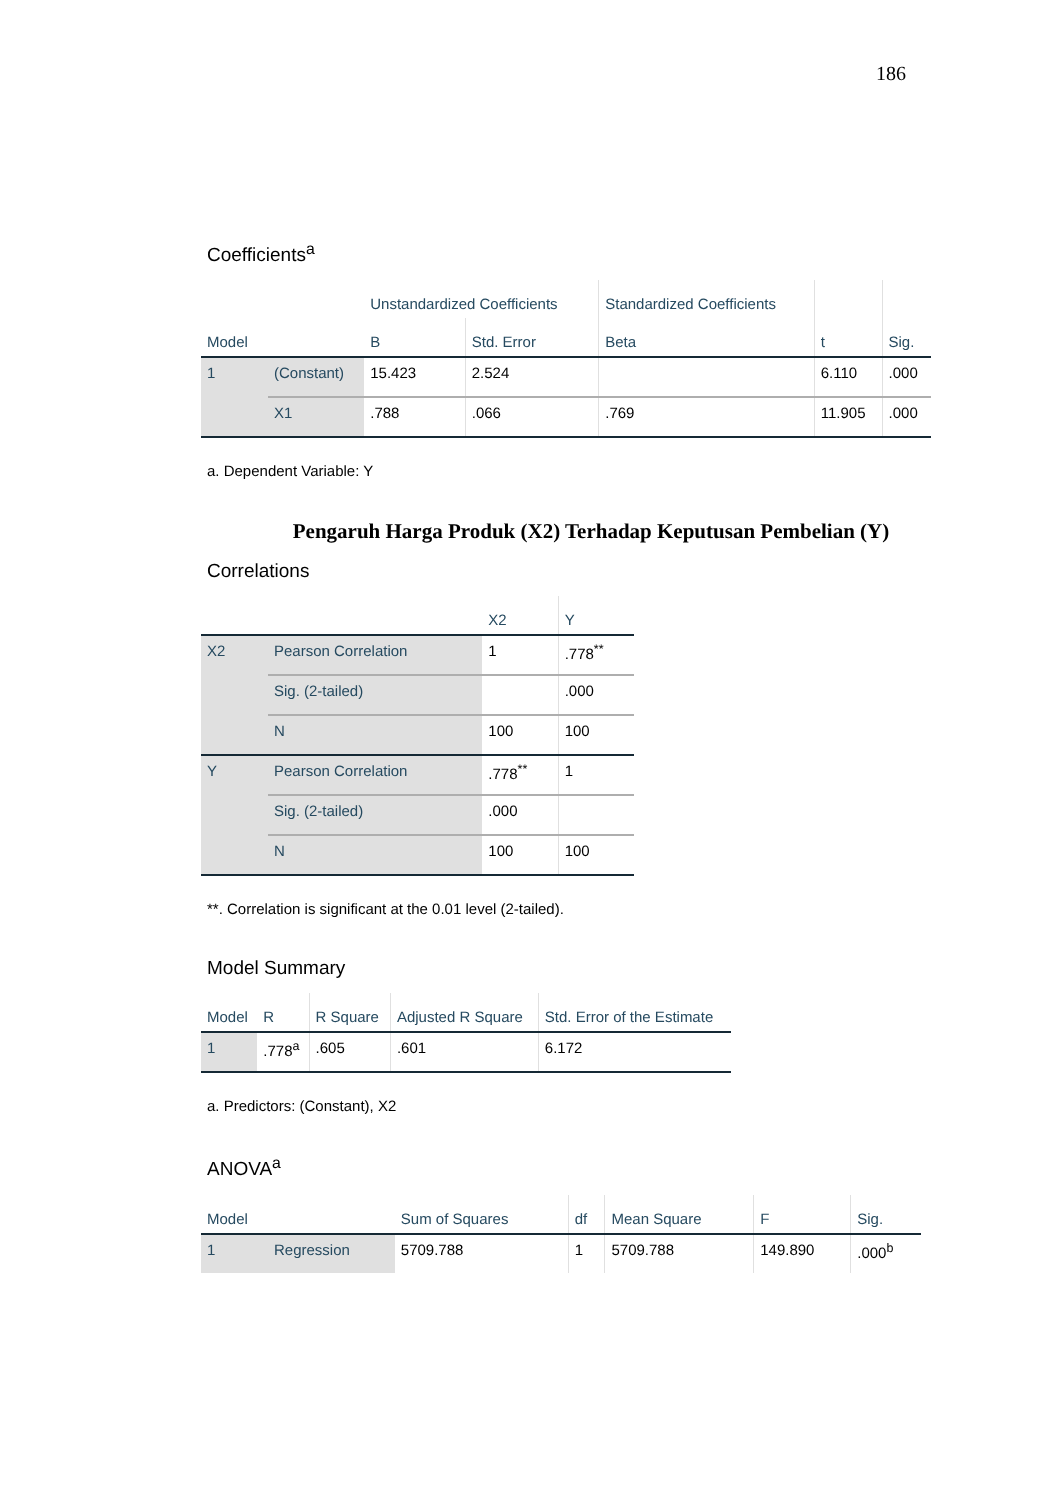186
Coefficients<sup>a</sup>
| Model | | Unstandardized Coefficients | | Standardized Coefficients | t | Sig. |
| --- | --- | --- | --- | --- | --- | --- |
| | | B | Std. Error | Beta | | |
| 1 | (Constant) | 15.423 | 2.524 | | 6.110 | .000 |
| | X1 | .788 | .066 | .769 | 11.905 | .000 |
a. Dependent Variable: Y
Pengaruh Harga Produk (X2) Terhadap Keputusan Pembelian (Y)
Correlations
| | | X2 | Y |
| --- | --- | --- | --- |
| X2 | Pearson Correlation | 1 | .778<sup>**</sup> |
| | Sig. (2-tailed) | | .000 |
| | N | 100 | 100 |
| Y | Pearson Correlation | .778<sup>**</sup> | 1 |
| | Sig. (2-tailed) | .000 | |
| | N | 100 | 100 |
**. Correlation is significant at the 0.01 level (2-tailed).
Model Summary
| Model | R | R Square | Adjusted R Square | Std. Error of the Estimate |
| --- | --- | --- | --- | --- |
| 1 | .778<sup>a</sup> | .605 | .601 | 6.172 |
a. Predictors: (Constant), X2
ANOVA<sup>a</sup>
| Model | | Sum of Squares | df | Mean Square | F | Sig. |
| --- | --- | --- | --- | --- | --- | --- |
| 1 | Regression | 5709.788 | 1 | 5709.788 | 149.890 | .000<sup>b</sup> |